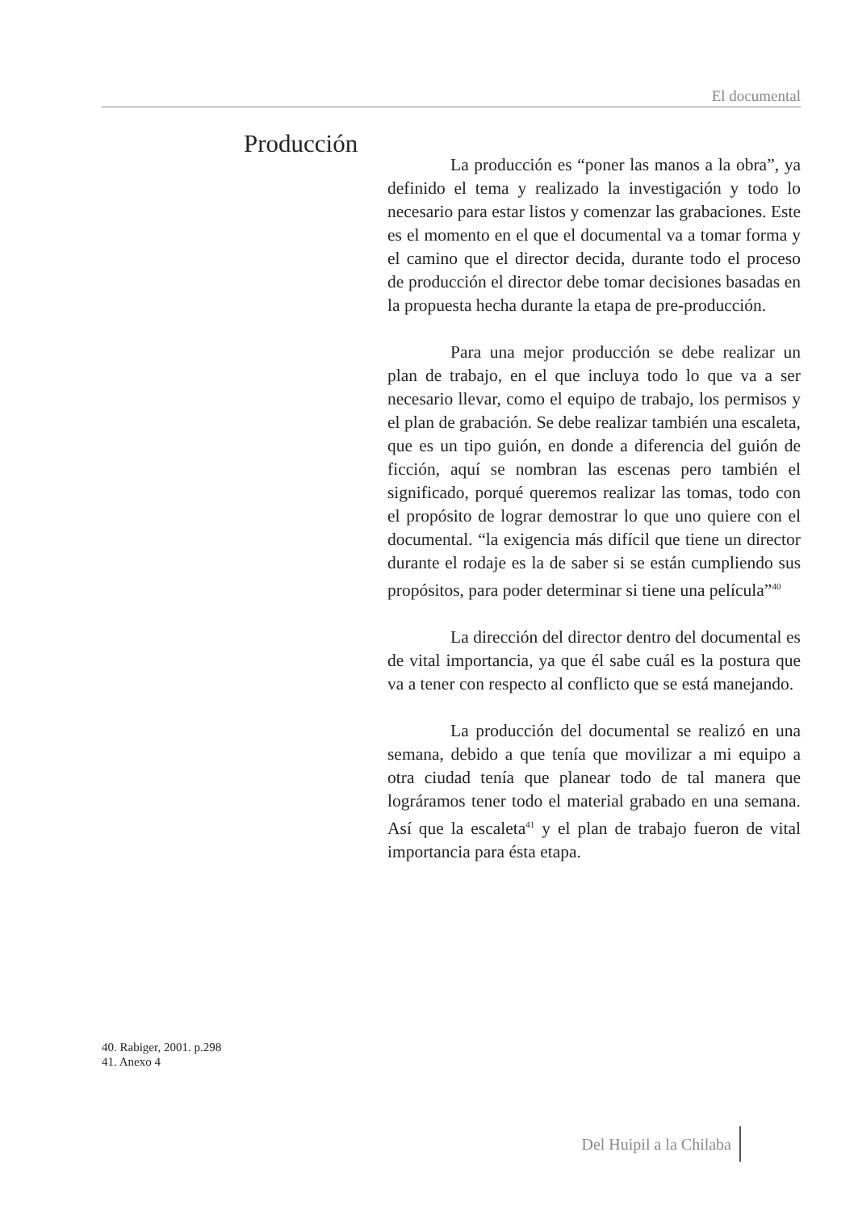El documental
Producción
La producción es “poner las manos a la obra”, ya definido el tema y realizado la investigación y todo lo necesario para estar listos y comenzar las grabaciones. Este es el momento en el que el documental va a tomar forma y el camino que el director decida, durante todo el proceso de producción el director debe tomar decisiones basadas en la propuesta hecha durante la etapa de pre-producción.
Para una mejor producción se debe realizar un plan de trabajo, en el que incluya todo lo que va a ser necesario llevar, como el equipo de trabajo, los permisos y el plan de grabación. Se debe realizar también una escaleta, que es un tipo guión, en donde a diferencia del guión de ficción, aquí se nombran las escenas pero también el significado, porqué queremos realizar las tomas, todo con el propósito de lograr demostrar lo que uno quiere con el documental. “la exigencia más difícil que tiene un director durante el rodaje es la de saber si se están cumpliendo sus propósitos, para poder determinar si tiene una película”<sup>40</sup>
La dirección del director dentro del documental es de vital importancia, ya que él sabe cuál es la postura que va a tener con respecto al conflicto que se está manejando.
La producción del documental se realizó en una semana, debido a que tenía que movilizar a mi equipo a otra ciudad tenía que planear todo de tal manera que lográramos tener todo el material grabado en una semana. Así que la escaleta<sup>41</sup> y el plan de trabajo fueron de vital importancia para ésta etapa.
40. Rabiger, 2001. p.298
41. Anexo 4
Del Huipil a la Chilaba